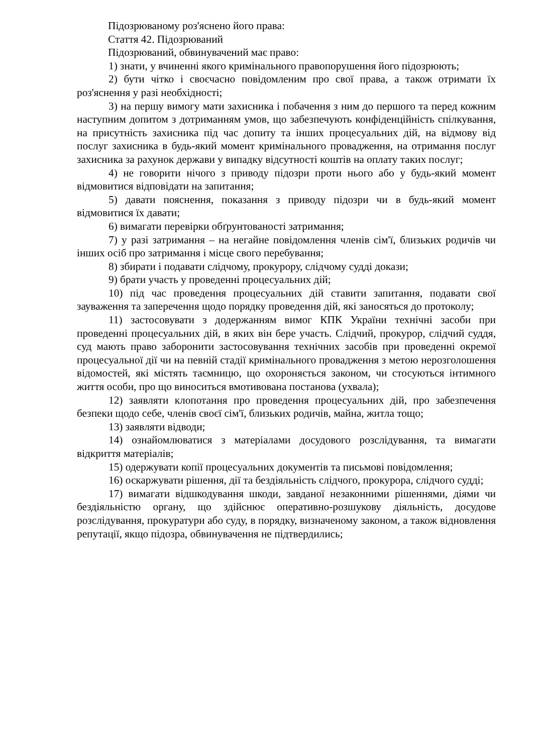Підозрюваному роз'яснено його права:
Стаття 42. Підозрюваний
Підозрюваний, обвинувачений має право:
1) знати, у вчиненні якого кримінального правопорушення його підозрюють;
2) бути чітко і своєчасно повідомленим про свої права, а також отримати їх роз'яснення у разі необхідності;
3) на першу вимогу мати захисника і побачення з ним до першого та перед кожним наступним допитом з дотриманням умов, що забезпечують конфіденційність спілкування, на присутність захисника під час допиту та інших процесуальних дій, на відмову від послуг захисника в будь-який момент кримінального провадження, на отримання послуг захисника за рахунок держави у випадку відсутності коштів на оплату таких послуг;
4) не говорити нічого з приводу підозри проти нього або у будь-який момент відмовитися відповідати на запитання;
5) давати пояснення, показання з приводу підозри чи в будь-який момент відмовитися їх давати;
6) вимагати перевірки обґрунтованості затримання;
7) у разі затримання – на негайне повідомлення членів сім'ї, близьких родичів чи інших осіб про затримання і місце свого перебування;
8) збирати і подавати слідчому, прокурору, слідчому судді докази;
9) брати участь у проведенні процесуальних дій;
10) під час проведення процесуальних дій ставити запитання, подавати свої зауваження та заперечення щодо порядку проведення дій, які заносяться до протоколу;
11) застосовувати з додержанням вимог КПК України технічні засоби при проведенні процесуальних дій, в яких він бере участь. Слідчий, прокурор, слідчий суддя, суд мають право заборонити застосовування технічних засобів при проведенні окремої процесуальної дії чи на певній стадії кримінального провадження з метою нерозголошення відомостей, які містять таємницю, що охороняється законом, чи стосуються інтимного життя особи, про що виноситься вмотивована постанова (ухвала);
12) заявляти клопотання про проведення процесуальних дій, про забезпечення безпеки щодо себе, членів своєї сім'ї, близьких родичів, майна, житла тощо;
13) заявляти відводи;
14) ознайомлюватися з матеріалами досудового розслідування, та вимагати відкриття матеріалів;
15) одержувати копії процесуальних документів та письмові повідомлення;
16) оскаржувати рішення, дії та бездіяльність слідчого, прокурора, слідчого судді;
17) вимагати відшкодування шкоди, завданої незаконними рішеннями, діями чи бездіяльністю органу, що здійснює оперативно-розшукову діяльність, досудове розслідування, прокуратури або суду, в порядку, визначеному законом, а також відновлення репутації, якщо підозра, обвинувачення не підтвердились;